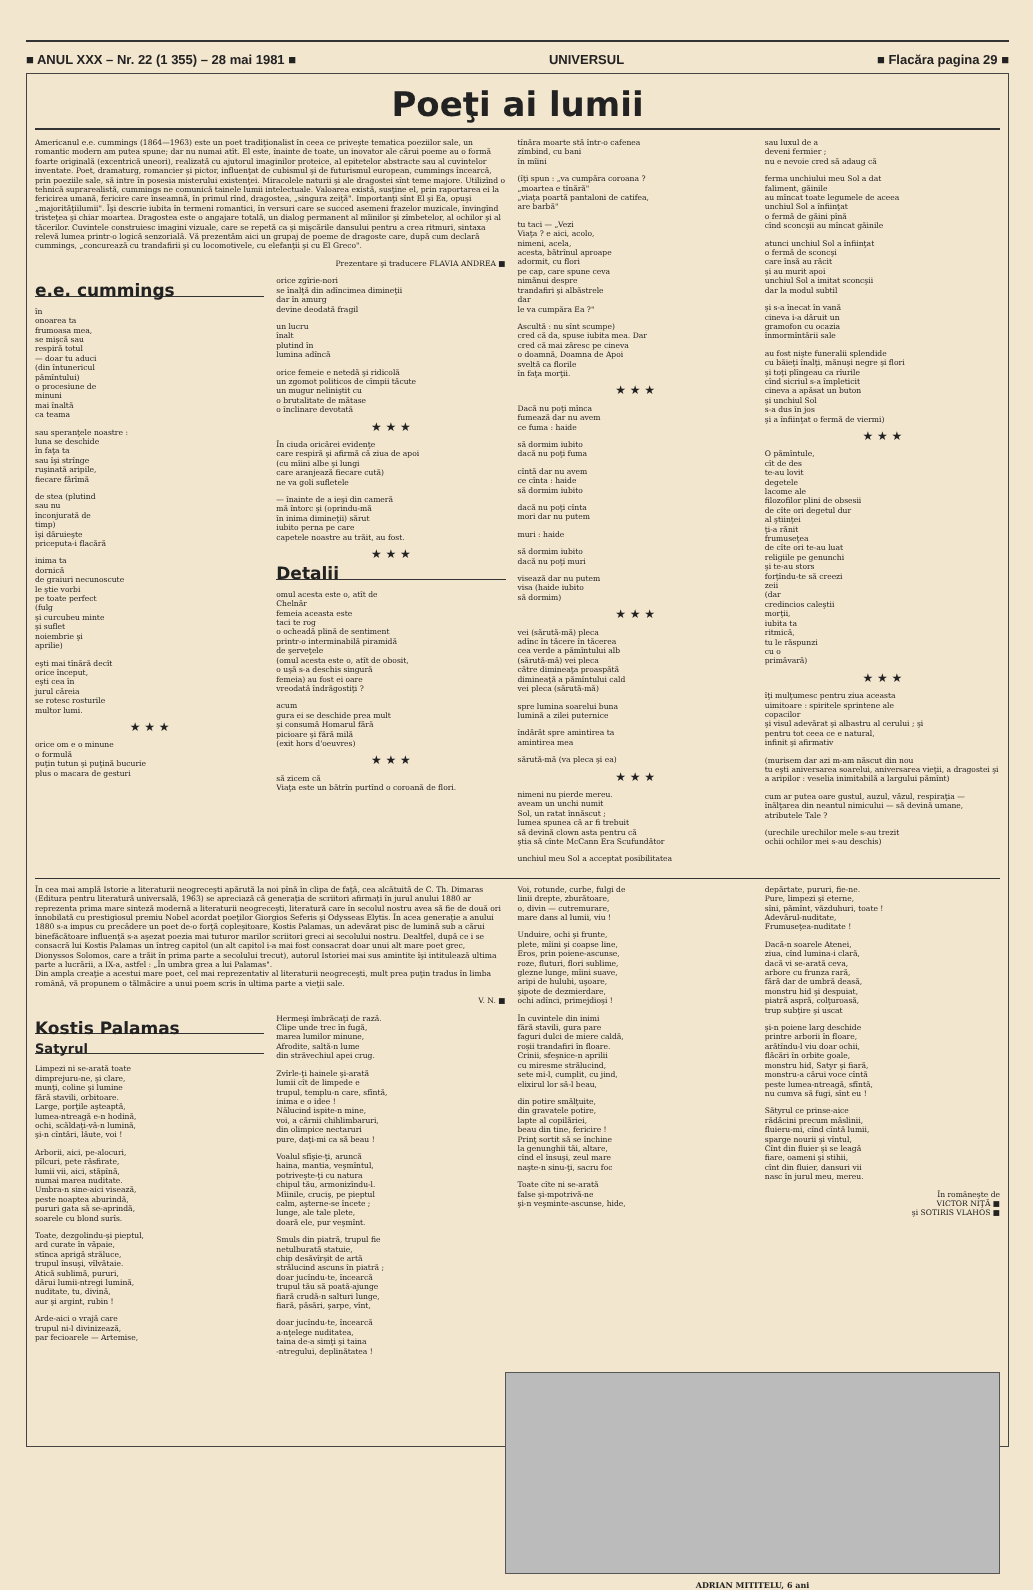■ ANUL XXX – Nr. 22 (1 355) – 28 mai 1981 ■ UNIVERSUL ■ Flacăra pagina 29 ■
Poeţi ai lumii
Americanul e.e. cummings (1864—1963) este un poet tradiţionalist în ceea ce priveşte tematica poeziilor sale, un romantic modern am putea spune; dar nu numai atît. El este, înainte de toate, un inovator ale cărui poeme au o formă foarte originală (excentrică uneori), realizată cu ajutorul imaginilor proteice, al epitetelor abstracte sau al cuvintelor inventate. Poet, dramaturg, romancier şi pictor, influenţat de cubismul şi de futurismul european, cummings încearcă, prin poeziile sale, să intre în posesia misterului existenţei. Miracolele naturii şi ale dragostei sînt teme majore. Utilizînd o tehnică suprarealistă, cummings ne comunică tainele lumii intelectuale. Valoarea există, susţine el, prin raportarea ei la fericirea umană, fericire care înseamnă, în primul rînd, dragostea, „singura zeiţă". Importanţi sînt El şi Ea, opuşi „majorităţiilumii". Îşi descrie iubita în termeni romantici, în versuri care se succed asemeni frazelor muzicale, învingînd tristeţea şi chiar moartea. Dragostea este o angajare totală, un dialog permanent al mîinilor şi zîmbetelor, al ochilor şi al tăcerilor. Cuvintele construiesc imagini vizuale, care se repetă ca şi mişcările dansului pentru a crea ritmuri, sintaxa relevă lumea printr-o logică senzorială. Vă prezentăm aici un grupaj de poeme de dragoste care, după cum declară cummings, „concurează cu trandafirii şi cu locomotivele, cu elefanţii şi cu El Greco".
Prezentare şi traducere FLAVIA ANDREA ■
e.e. cummings
în
onoarea ta
frumoasa mea,
se mişcă sau
respiră totul
— doar tu aduci
(din întunericul
pămîntului)
o procesiune de
minuni
mai înaltă
ca teama
sau speranţele noastre :
luna se deschide
în faţa ta
sau îşi strînge
ruşinată aripile,
fiecare fărîmă
de stea (plutind
sau nu
înconjurată de
timp)
îşi dăruieşte
priceputa-i flacără
inima ta
dornică
de graiuri necunoscute
le ştie vorbi
pe toate perfect
(fulg
şi curcubeu minte
şi suflet
noiembrie şi
aprilie)
eşti mai tînără decît
orice început,
eşti cea în
jurul căreia
se rotesc rosturile
multor lumi.
★ ★ ★
orice om e o minune
o formulă
puţin tutun şi puţină bucurie
plus o macara de gesturi
orice zgîrie-nori
se înalţă din adîncimea dimineţii
dar în amurg
devine deodată fragil
un lucru
înalt
plutind în
lumina adîncă
orice femeie e netedă şi ridicolă
un zgomot politicos de cîmpii tăcute
un mugur neliniştit cu
o brutalitate de mătase
o înclinare devotată
★ ★ ★
În ciuda oricărei evidenţe
care respiră şi afirmă că ziua de apoi
(cu mîini albe şi lungi
care aranjează fiecare cută)
ne va goli sufletele
— înainte de a ieşi din cameră
mă întorc şi (oprindu-mă
în inima dimineţii) sărut
iubito perna pe care
capetele noastre au trăit, au fost.
★ ★ ★
Detalii
omul acesta este o, atît de
Chelnăr
femeia aceasta este
taci te rog
o ocheadă plină de sentiment
printr-o interminabilă piramidă
de şerveţele
(omul acesta este o, atît de obosit,
o uşă s-a deschis singură
femeia) au fost ei oare
vreodată îndrăgostiţi ?
acum
gura ei se deschide prea mult
şi consumă Homarul fără
picioare şi fără milă
(exit hors d'oeuvres)
★ ★ ★
să zicem că
Viaţa este un bătrîn purtînd o coroană de flori.
tînăra moarte stă într-o cafenea
zîmbind, cu bani
în mîini
(îţi spun : „va cumpăra coroana ?
„moartea e tînără"
„viaţa poartă pantaloni de catifea,
are barbă"
tu taci — „Vezi
Viaţa ? e aici, acolo,
nimeni, acela,
acesta, bătrînul aproape
adormit, cu flori
pe cap, care spune ceva
nimănui despre
trandafiri şi albăstrele
dar
le va cumpăra Ea ?"
Ascultă : nu sînt scumpe)
cred că da, spuse iubita mea. Dar
cred că mai zăresc pe cineva
o doamnă, Doamna de Apoi
sveltă ca florile
în faţa morţii.
★ ★ ★
Dacă nu poţi mînca
fumează dar nu avem
ce fuma : haide
să dormim iubito
dacă nu poţi fuma
cîntă dar nu avem
ce cînta : haide
să dormim iubito
dacă nu poţi cînta
mori dar nu putem
muri : haide
să dormim iubito
dacă nu poţi muri
visează dar nu putem
visa (haide iubito
să dormim)
★ ★ ★
vei (sărută-mă) pleca
adînc în tăcere în tăcerea
cea verde a pămîntului alb
(sărută-mă) vei pleca
către dimineaţa proaspătă
dimineaţă a pămîntului cald
vei pleca (sărută-mă)
spre lumina soarelui buna
lumină a zilei puternice
îndărăt spre amintirea ta
amintirea mea
sărută-mă (va pleca şi ea)
★ ★ ★
nimeni nu pierde mereu.
aveam un unchi numit
Sol, un ratat înnăscut ;
lumea spunea că ar fi trebuit
să devină clown asta pentru că
ştia să cînte McCann Era Scufundător
unchiul meu Sol a acceptat posibilitatea
sau luxul de a
deveni fermier ;
nu e nevoie cred să adaug că
ferma unchiului meu Sol a dat
faliment, găinile
au mîncat toate legumele de aceea
unchiul Sol a înfiinţat
o fermă de găini pînă
cînd sconcşii au mîncat găinile
atunci unchiul Sol a înfiinţat
o fermă de sconcşi
care însă au răcit
şi au murit apoi
unchiul Sol a imitat sconcşii
dar la modul subtil
şi s-a înecat în vană
cineva i-a dăruit un
gramofon cu ocazia
înmormîntării sale
au fost nişte funeralii splendide
cu băieţi înalţi, mănuşi negre şi flori
şi toţi plîngeau ca rîurile
cînd sicriul s-a împleticit
cineva a apăsat un buton
şi unchiul Sol
s-a dus în jos
şi a înfiinţat o fermă de viermi)
★ ★ ★
O pămîntule,
cît de des
te-au lovit
degetele
lacome ale
filozofilor plini de obsesii
de cîte ori degetul dur
al ştiinţei
ţi-a rănit
frumuseţea
de cîte ori te-au luat
religiile pe genunchi
şi te-au stors
forţîndu-te să creezi
zeii
(dar
credincios caleştii
morţii,
iubita ta
ritmică,
tu le răspunzi
cu o
primăvară)
★ ★ ★
îţi mulţumesc pentru ziua aceasta
uimitoare : spiritele sprintene ale
copacilor
şi visul adevărat şi albastru al cerului ; şi
pentru tot ceea ce e natural,
infinit şi afirmativ
(murisem dar azi m-am născut din nou
tu eşti aniversarea soarelui, aniversarea vieţii, a dragostei şi a aripilor : veselia inimitabilă a largului pămînt)
cum ar putea oare gustul, auzul, văzul, respiraţia — înălţarea din neantul nimicului — să devină umane, atributele Tale ?
(urechile urechilor mele s-au trezit
ochii ochilor mei s-au deschis)
În cea mai amplă Istorie a literaturii neogreceşti apărută la noi pînă în clipa de faţă, cea alcătuită de C. Th. Dimaras (Editura pentru literatură universală, 1963) se apreciază că generaţia de scriitori afirmaţi în jurul anului 1880 ar reprezenta prima mare sinteză modernă a literaturii neogreceşti, literatură care în secolul nostru avea să fie de două ori înnobilată cu prestigiosul premiu Nobel acordat poeţilor Giorgios Seferis şi Odysseas Elytis. În acea generaţie a anului 1880 s-a impus cu precădere un poet de-o forţă copleşitoare, Kostis Palamas, un adevărat pisc de lumină sub a cărui binefăcătoare influenţă s-a aşezat poezia mai tuturor marilor scriitori greci ai secolului nostru. Dealtfel, după ce i se consacră lui Kostis Palamas un întreg capitol (un alt capitol i-a mai fost consacrat doar unui alt mare poet grec, Dionyssos Solomos, care a trăit în prima parte a secolului trecut), autorul Istoriei mai sus amintite îşi intitulează ultima parte a lucrării, a IX-a, astfel : „În umbra grea a lui Palamas".
Din ampla creaţie a acestui mare poet, cel mai reprezentativ al literaturii neogreceşti, mult prea puţin tradus în limba română, vă propunem o tălmăcire a unui poem scris în ultima parte a vieţii sale.
V. N. ■
Kostis Palamas
Satyrul
Limpezi ni se-arată toate
dimprejuru-ne, şi clare,
munţi, coline şi lumine
fără stavili, orbitoare.
Large, porţile aşteaptă,
lumea-ntreagă e-n hodină,
ochi, scăldaţi-vă-n lumină,
şi-n cîntări, lăute, voi !
Arborii, aici, pe-alocuri,
pîlcuri, pete răsfirate,
lumii vii, aici, stăpînă,
numai marea nuditate.
Umbra-n sine-aici visează,
peste noaptea aburindă,
pururi gata să se-aprindă,
soarele cu blond surîs.
Toate, dezgolindu-şi pieptul,
ard curate în văpaie,
stînca aprigă străluce,
trupul însuşi, vîlvătaie.
Atică sublimă, pururi,
dărui lumii-ntregi lumină,
nuditate, tu, divină,
aur şi argint, rubin !
Arde-aici o vrajă care
trupul ni-l divinizează,
par fecioarele — Artemise,
Hermeşi îmbrăcaţi de rază.
Clipe unde trec în fugă,
marea lumilor minune,
Afrodite, saltă-n lume
din străvechiul apei crug.
Zvîrle-ţi hainele şi-arată
lumii cît de limpede e
trupul, templu-n care, sfîntă,
inima e o idee !
Nălucind ispite-n mine,
voi, a cărnii chihlimbaruri,
din olimpice nectaruri
pure, daţi-mi ca să beau !
Voalul sfîşie-ţi, aruncă
haina, mantia, veşmîntul,
potriveşte-ţi cu natura
chipul tău, armonizîndu-l.
Mîinile, cruciş, pe pieptul
calm, aşterne-se încete ;
lunge, ale tale plete,
doară ele, pur veşmînt.
Smuls din piatră, trupul fie
netulburată statuie,
chip desăvîrşit de artă
strălucind ascuns în piatră ;
doar jucîndu-te, încearcă
trupul tău să poată-ajunge
fiară crudă-n salturi lunge,
fiară, păsări, şarpe, vînt,
doar jucîndu-te, încearcă
a-nţelege nuditatea,
taina de-a simţi şi taina
-ntregului, deplinătatea !
Voi, rotunde, curbe, fulgi de
linii drepte, zburătoare,
o, divin — cutremurare,
mare dans al lumii, viu !
Unduire, ochi şi frunte,
plete, mîini şi coapse line,
Eros, prin poiene-ascunse,
roze, fluturi, flori sublime,
glezne lunge, mîini suave,
aripi de hulubi, uşoare,
şipote de dezmierdare,
ochi adînci, primejdioşi !
În cuvintele din inimi
fără stavili, gura pare
faguri dulci de miere caldă,
roşii trandafiri în floare.
Crinii, sfeşnice-n aprilii
cu miresme strălucind,
sete mi-l, cumplit, cu jind,
elixirul lor să-l beau,
din potire smălţuite,
din gravatele potire,
lapte al copilăriei,
beau din tine, fericire !
Prinţ sortit să se închine
la genunghii tăi, altare,
cînd el însuşi, zeul mare
naşte-n sinu-ţi, sacru foc
Toate cîte ni se-arată
false şi-mpotrivă-ne
şi-n veşminte-ascunse, hide,
depărtate, pururi, fie-ne.
Pure, limpezi şi eterne,
sîni, pămînt, văzduhuri, toate !
Adevărul-nuditate,
Frumuseţea-nuditate !
Dacă-n soarele Atenei,
ziua, cînd lumina-i clară,
dacă vi se-arată ceva,
arbore cu frunza rară,
fără dar de umbră deasă,
monstru hid şi despuiat,
piatră aspră, colţuroasă,
trup subţire şi uscat
şi-n poiene larg deschide
printre arborii în floare,
arătîndu-l viu doar ochii,
flăcări în orbite goale,
monstru hid, Satyr şi fiară,
monstru-a cărui voce cîntă
peste lumea-ntreagă, sfîntă,
nu cumva să fugi, sînt eu !
Sătyrul ce prinse-aice
rădăcini precum măslinii,
fluieru-mi, cînd cîntă lumii,
sparge nourii şi vîntul,
Cînt din fluier şi se leagă
fiare, oameni şi stihii,
cînt din fluier, dansuri vii
nasc în jurul meu, mereu.
În româneşte de
VICTOR NIŢĂ ■
şi SOTIRIS VLAHOS ■
ADRIAN MITITELU, 6 ani